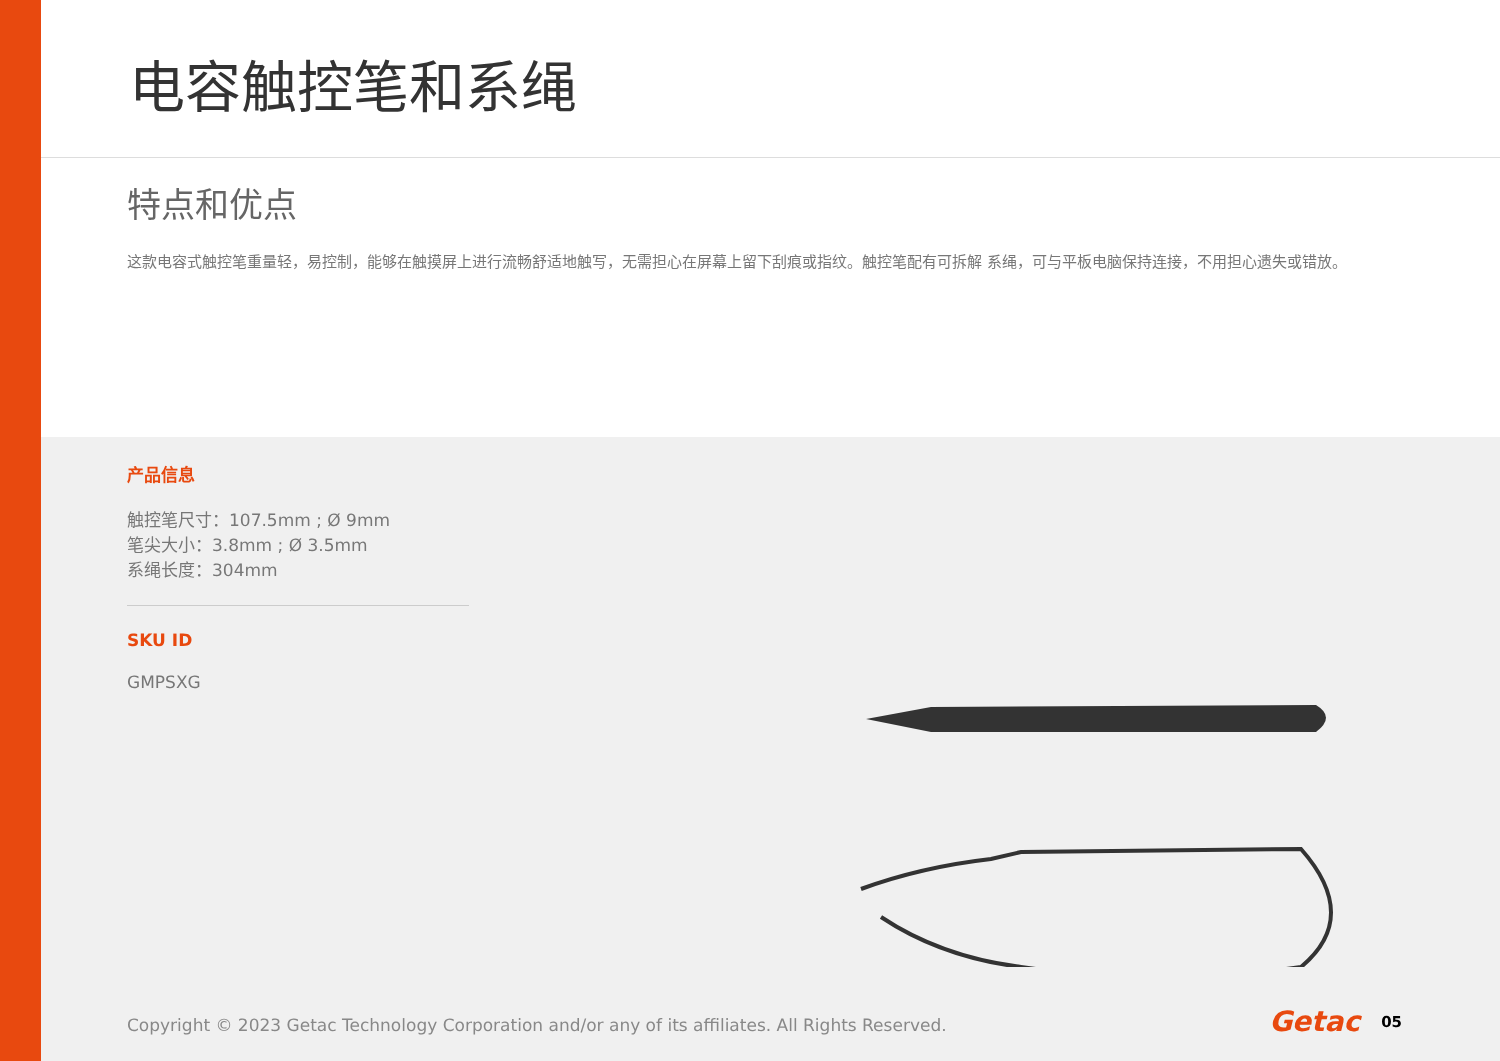电容触控笔和系绳
特点和优点
这款电容式触控笔重量轻，易控制，能够在触摸屏上进行流畅舒适地触写，无需担心在屏幕上留下刮痕或指纹。触控笔配有可拆解 系绳，可与平板电脑保持连接，不用担心遗失或错放。
产品信息
触控笔尺寸：107.5mm ; Ø 9mm
笔尖大小：3.8mm ; Ø 3.5mm
系绳长度：304mm
SKU ID
GMPSXG
Copyright © 2023 Getac Technology Corporation and/or any of its affiliates. All Rights Reserved.
Getac 05